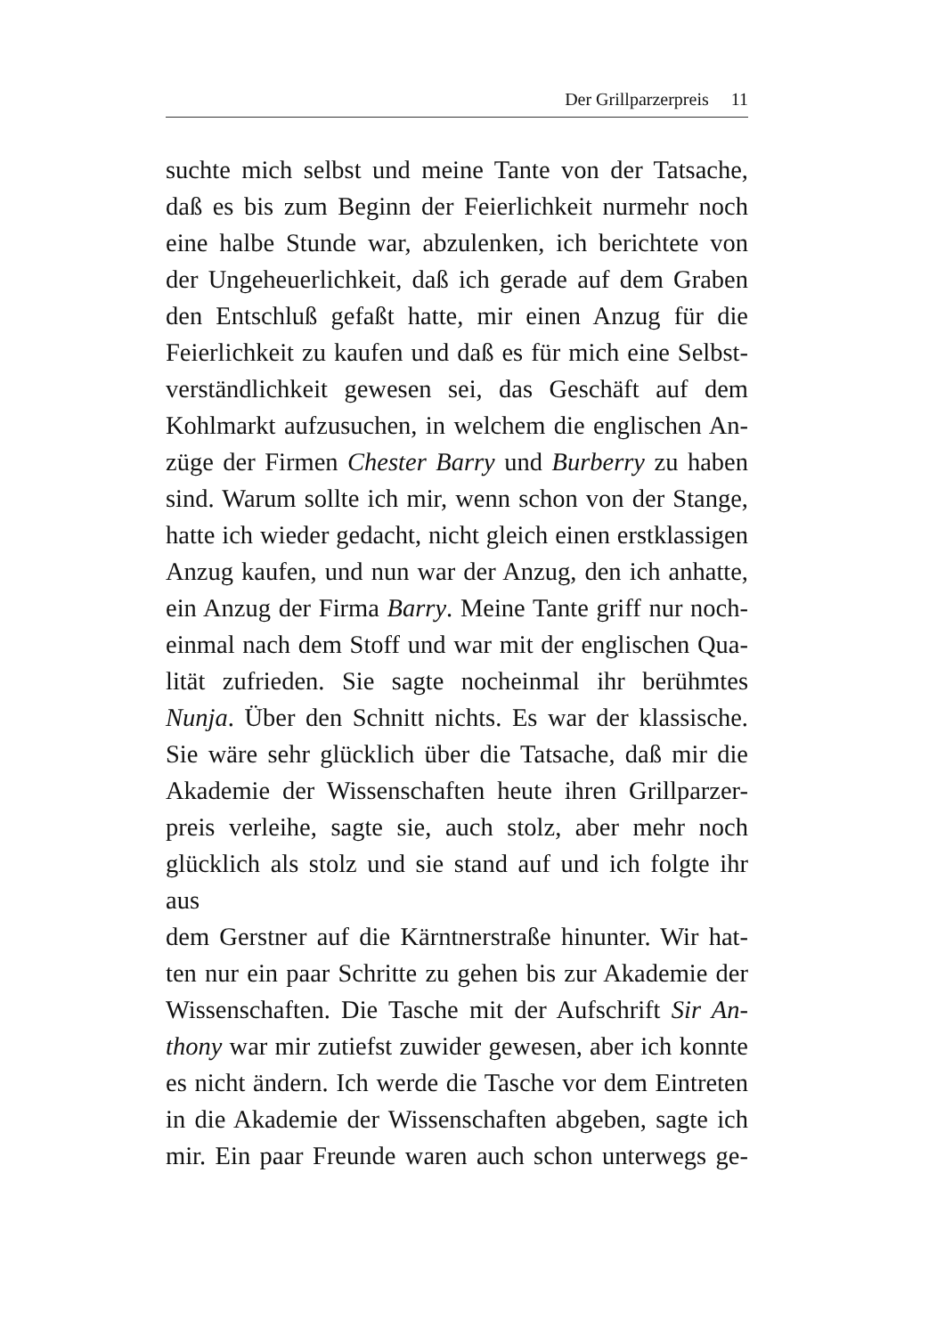Der Grillparzerpreis 11
suchte mich selbst und meine Tante von der Tatsache,
daß es bis zum Beginn der Feierlichkeit nurmehr noch
eine halbe Stunde war, abzulenken, ich berichtete von
der Ungeheuerlichkeit, daß ich gerade auf dem Graben
den Entschluß gefaßt hatte, mir einen Anzug für die
Feierlichkeit zu kaufen und daß es für mich eine Selbst-
verständlichkeit gewesen sei, das Geschäft auf dem
Kohlmarkt aufzusuchen, in welchem die englischen An-
züge der Firmen Chester Barry und Burberry zu haben
sind. Warum sollte ich mir, wenn schon von der Stange,
hatte ich wieder gedacht, nicht gleich einen erstklassigen
Anzug kaufen, und nun war der Anzug, den ich anhatte,
ein Anzug der Firma Barry. Meine Tante griff nur noch-
einmal nach dem Stoff und war mit der englischen Qua-
lität zufrieden. Sie sagte nocheinmal ihr berühmtes
Nunja. Über den Schnitt nichts. Es war der klassische.
Sie wäre sehr glücklich über die Tatsache, daß mir die
Akademie der Wissenschaften heute ihren Grillparzer-
preis verleihe, sagte sie, auch stolz, aber mehr noch
glücklich als stolz und sie stand auf und ich folgte ihr aus
dem Gerstner auf die Kärntnerstraße hinunter. Wir hat-
ten nur ein paar Schritte zu gehen bis zur Akademie der
Wissenschaften. Die Tasche mit der Aufschrift Sir An-
thony war mir zutiefst zuwider gewesen, aber ich konnte
es nicht ändern. Ich werde die Tasche vor dem Eintreten
in die Akademie der Wissenschaften abgeben, sagte ich
mir. Ein paar Freunde waren auch schon unterwegs ge-